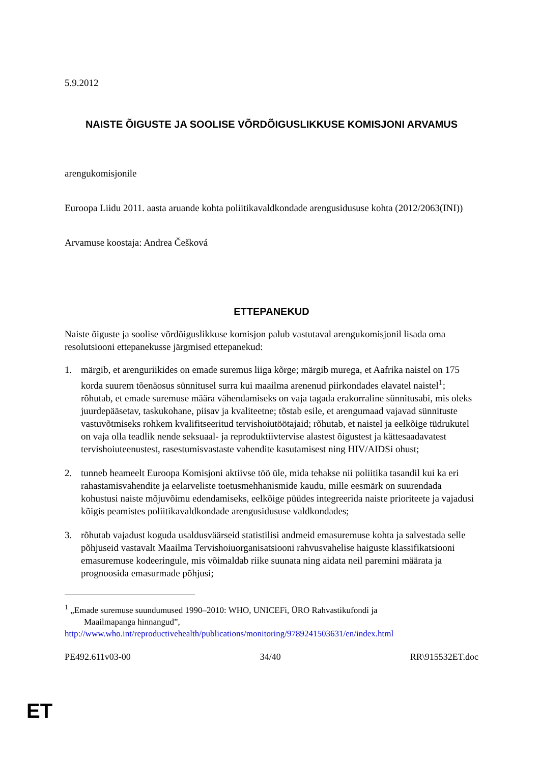5.9.2012
NAISTE ÕIGUSTE JA SOOLISE VÕRDÕIGUSLIKKUSE KOMISJONI ARVAMUS
arengukomisjonile
Euroopa Liidu 2011. aasta aruande kohta poliitikavaldkondade arengusidususe kohta (2012/2063(INI))
Arvamuse koostaja: Andrea Češková
ETTEPANEKUD
Naiste õiguste ja soolise võrdõiguslikkuse komisjon palub vastutaval arengukomisjonil lisada oma resolutsiooni ettepanekusse järgmised ettepanekud:
1. märgib, et arenguriikides on emade suremus liiga kõrge; märgib murega, et Aafrika naistel on 175 korda suurem tõenäosus sünnitusel surra kui maailma arenenud piirkondades elavatel naistel<sup>1</sup>; rõhutab, et emade suremuse määra vähendamiseks on vaja tagada erakorraline sünnitusabi, mis oleks juurdepääsetav, taskukohane, piisav ja kvaliteetne; tõstab esile, et arengumaad vajavad sünnituste vastuvõtmiseks rohkem kvalifitseeritud tervishoiutöötajaid; rõhutab, et naistel ja eelkõige tüdrukutel on vaja olla teadlik nende seksuaal- ja reproduktiivtervise alastest õigustest ja kättesaadavatest tervishoiuteenustest, rasestumisvastaste vahendite kasutamisest ning HIV/AIDSi ohust;
2. tunneb heameelt Euroopa Komisjoni aktiivse töö üle, mida tehakse nii poliitika tasandil kui ka eri rahastamisvahendite ja eelarveliste toetusmehhanismide kaudu, mille eesmärk on suurendada kohustusi naiste mõjuvõimu edendamiseks, eelkõige püüdes integreerida naiste prioriteete ja vajadusi kõigis peamistes poliitikavaldkondade arengusidususe valdkondades;
3. rõhutab vajadust koguda usaldusväärseid statistilisi andmeid emasuremuse kohta ja salvestada selle põhjuseid vastavalt Maailma Tervishoiuorganisatsiooni rahvusvahelise haiguste klassifikatsiooni emasuremuse kodeeringule, mis võimaldab riike suunata ning aidata neil paremini määrata ja prognoosida emasurmade põhjusi;
<sup>1</sup> „Emade suremuse suundumused 1990–2010: WHO, UNICEFi, ÜRO Rahvastikufondi ja
Maailmapanga hinnangud”,
http://www.who.int/reproductivehealth/publications/monitoring/9789241503631/en/index.html
PE492.611v03-00 34/40 RR\915532ET.doc
ET